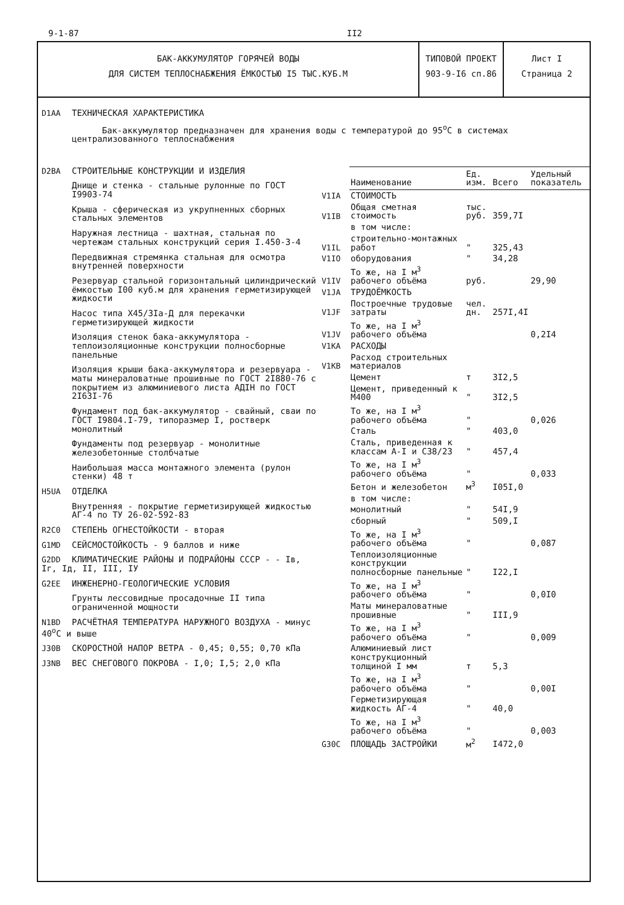9-1-87 II2
БАК-АККУМУЛЯТОР ГОРЯЧЕЙ ВОДЫ
ДЛЯ СИСТЕМ ТЕПЛОСНАБЖЕНИЯ ЁМКОСТЬЮ I5 ТЫС.КУБ.М
ТИПОВОЙ ПРОЕКТ
903-9-I6 сп.86
Лист I
Страница 2
D1AA ТЕХНИЧЕСКАЯ ХАРАКТЕРИСТИКА
Бак-аккумулятор предназначен для хранения воды с температурой до 95<sup>о</sup>С в системах
централизованного теплоснабжения
D2BA СТРОИТЕЛЬНЫЕ КОНСТРУКЦИИ И ИЗДЕЛИЯ
Днище и стенка - стальные рулонные по ГОСТ I9903-74
Крыша - сферическая из укрупненных сборных стальных элементов
Наружная лестница - шахтная, стальная по чертежам стальных конструкций серия I.450-3-4
Передвижная стремянка стальная для осмотра внутренней поверхности
Резервуар стальной горизонтальный цилиндрический ёмкостью I00 куб.м для хранения герметизирующей жидкости
Насос типа Х45/3Iа-Д для перекачки герметизирующей жидкости
Изоляция стенок бака-аккумулятора - теплоизоляционные конструкции полносборные панельные
Изоляция крыши бака-аккумулятора и резервуара - маты минераловатные прошивные по ГОСТ 2I880-76 с покрытием из алюминиевого листа АДIН по ГОСТ 2I63I-76
Фундамент под бак-аккумулятор - свайный, сваи по ГОСТ I9804.I-79, типоразмер I, ростверк монолитный
Фундаменты под резервуар - монолитные железобетонные столбчатые
Наибольшая масса монтажного элемента (рулон стенки) 48 т
H5UA ОТДЕЛКА
Внутренняя - покрытие герметизирующей жидкостью АГ-4 по ТУ 26-02-592-83
R2C0 СТЕПЕНЬ ОГНЕСТОЙКОСТИ - вторая
G1MD СЕЙСМОСТОЙКОСТЬ - 9 баллов и ниже
G2DD КЛИМАТИЧЕСКИЕ РАЙОНЫ И ПОДРАЙОНЫ СССР - - Iв, Iг, Iд, II, III, IУ
G2EE ИНЖЕНЕРНО-ГЕОЛОГИЧЕСКИЕ УСЛОВИЯ
Грунты лессовидные просадочные II типа ограниченной мощности
N1BD РАСЧЁТНАЯ ТЕМПЕРАТУРА НАРУЖНОГО ВОЗДУХА - минус 40<sup>о</sup>С и выше
J30B СКОРОСТНОЙ НАПОР ВЕТРА - 0,45; 0,55; 0,70 кПа
J3NB ВЕС СНЕГОВОГО ПОКРОВА - I,0; I,5; 2,0 кПа
| | Наименование | Ед. изм. | Всего | Удельный показатель |
| V1IA | СТОИМОСТЬ | | | |
| V1IB | Общая сметная стоимость | тыс. руб. | 359,7I | |
| | в том числе: | | | |
| V1IL | строительно-монтажных работ | " | 325,43 | |
| V1IO | оборудования | " | 34,28 | |
| V1IV | То же, на I м<sup>3</sup> рабочего объёма | руб. | | 29,90 |
| V1JA | ТРУДОЁМКОСТЬ | | | |
| V1JF | Построечные трудовые затраты | чел. дн. | 257I,4I | |
| V1JV | То же, на I м<sup>3</sup> рабочего объёма | | | 0,2I4 |
| V1KA | РАСХОДЫ | | | |
| V1KB | Расход строительных материалов | | | |
| | Цемент | т | 3I2,5 | |
| | Цемент, приведенный к М400 | " | 3I2,5 | |
| | То же, на I м<sup>3</sup> рабочего объёма | " | | 0,026 |
| | Сталь | " | 403,0 | |
| | Сталь, приведенная к классам А-I и С38/23 | " | 457,4 | |
| | То же, на I м<sup>3</sup> рабочего объёма | " | | 0,033 |
| | Бетон и железобетон | м<sup>3</sup> | I05I,0 | |
| | в том числе: | | | |
| | монолитный | " | 54I,9 | |
| | сборный | " | 509,I | |
| | То же, на I м<sup>3</sup> рабочего объёма | " | | 0,087 |
| | Теплоизоляционные конструкции полносборные панельные | " | I22,I | |
| | То же, на I м<sup>3</sup> рабочего объёма | " | | 0,0I0 |
| | Маты минераловатные прошивные | " | III,9 | |
| | То же, на I м<sup>3</sup> рабочего объёма | " | | 0,009 |
| | Алюминиевый лист конструкционный толщиной I мм | т | 5,3 | |
| | То же, на I м<sup>3</sup> рабочего объёма | " | | 0,00I |
| | Герметизирующая жидкость АГ-4 | " | 40,0 | |
| | То же, на I м<sup>3</sup> рабочего объёма | " | | 0,003 |
| G30C | ПЛОЩАДЬ ЗАСТРОЙКИ | м<sup>2</sup> | I472,0 | |